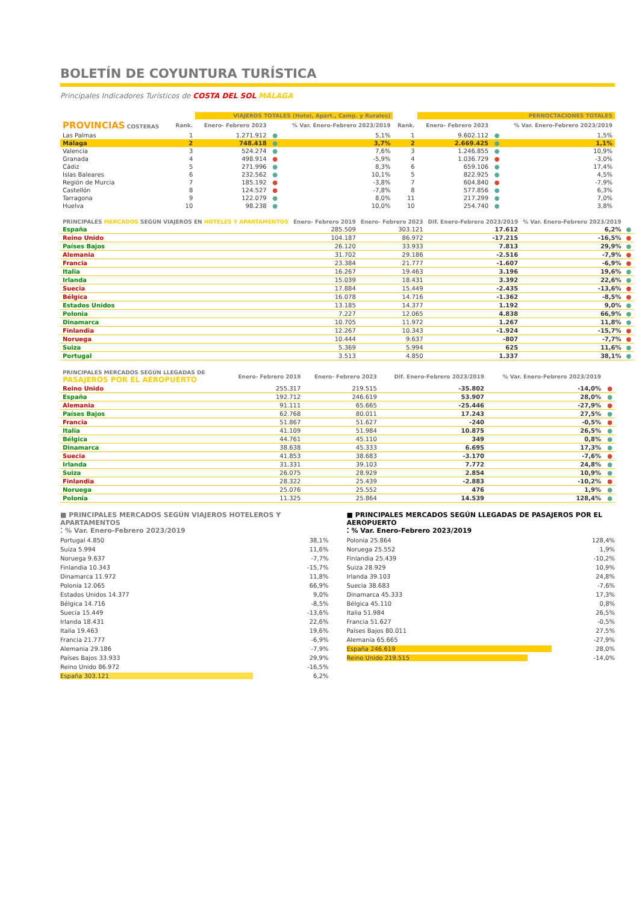BOLETÍN DE COYUNTURA TURÍSTICA
Principales Indicadores Turísticos de COSTA DEL SOL MÁLAGA
| | | VIAJEROS TOTALES (Hotel, Apart., Camp. y Rurales) | | | | PERNOCTACIONES TOTALES | | |
| --- | --- | --- | --- | --- | --- | --- | --- | --- |
| PROVINCIAS COSTERAS | Rank. | Enero- Febrero 2023 | | % Var. Enero-Febrero 2023/2019 | Rank. | Enero- Febrero 2023 | | % Var. Enero-Febrero 2023/2019 |
| Las Palmas | 1 | 1.271.912 | ● | 5,1% | 1 | 9.602.112 | ● | 1,5% |
| Málaga | 2 | 748.418 | ● | 3,7% | 2 | 2.669.425 | ● | 1,1% |
| Valencia | 3 | 524.274 | ● | 7,6% | 3 | 1.246.855 | ● | 10,9% |
| Granada | 4 | 498.914 | ● | -5,9% | 4 | 1.036.729 | ● | -3,0% |
| Cádiz | 5 | 271.996 | ● | 8,3% | 6 | 659.106 | ● | 17,4% |
| Islas Baleares | 6 | 232.562 | ● | 10,1% | 5 | 822.925 | ● | 4,5% |
| Región de Murcia | 7 | 185.192 | ● | -3,8% | 7 | 604.840 | ● | -7,9% |
| Castellón | 8 | 124.527 | ● | -7,8% | 8 | 577.856 | ● | 6,3% |
| Tarragona | 9 | 122.079 | ● | 8,0% | 11 | 217.299 | ● | 7,0% |
| Huelva | 10 | 98.238 | ● | 10,0% | 10 | 254.740 | ● | 3,8% |
| PRINCIPALES MERCADOS SEGÚN VIAJEROS EN HOTELES Y APARTAMENTOS | Enero- Febrero 2019 | Enero- Febrero 2023 | Dif. Enero-Febrero 2023/2019 | % Var. Enero-Febrero 2023/2019 | |
| --- | --- | --- | --- | --- | --- |
| España | 285.509 | 303.121 | 17.612 | 6,2% | ● |
| Reino Unido | 104.187 | 86.972 | -17.215 | -16,5% | ● |
| Países Bajos | 26.120 | 33.933 | 7.813 | 29,9% | ● |
| Alemania | 31.702 | 29.186 | -2.516 | -7,9% | ● |
| Francia | 23.384 | 21.777 | -1.607 | -6,9% | ● |
| Italia | 16.267 | 19.463 | 3.196 | 19,6% | ● |
| Irlanda | 15.039 | 18.431 | 3.392 | 22,6% | ● |
| Suecia | 17.884 | 15.449 | -2.435 | -13,6% | ● |
| Bélgica | 16.078 | 14.716 | -1.362 | -8,5% | ● |
| Estados Unidos | 13.185 | 14.377 | 1.192 | 9,0% | ● |
| Polonia | 7.227 | 12.065 | 4.838 | 66,9% | ● |
| Dinamarca | 10.705 | 11.972 | 1.267 | 11,8% | ● |
| Finlandia | 12.267 | 10.343 | -1.924 | -15,7% | ● |
| Noruega | 10.444 | 9.637 | -807 | -7,7% | ● |
| Suiza | 5.369 | 5.994 | 625 | 11,6% | ● |
| Portugal | 3.513 | 4.850 | 1.337 | 38,1% | ● |
| PRINCIPALES MERCADOS SEGÚN LLEGADAS DE PASAJEROS POR EL AEROPUERTO | Enero- Febrero 2019 | Enero- Febrero 2023 | Dif. Enero-Febrero 2023/2019 | % Var. Enero-Febrero 2023/2019 | |
| --- | --- | --- | --- | --- | --- |
| Reino Unido | 255.317 | 219.515 | -35.802 | -14,0% | ● |
| España | 192.712 | 246.619 | 53.907 | 28,0% | ● |
| Alemania | 91.111 | 65.665 | -25.446 | -27,9% | ● |
| Países Bajos | 62.768 | 80.011 | 17.243 | 27,5% | ● |
| Francia | 51.867 | 51.627 | -240 | -0,5% | ● |
| Italia | 41.109 | 51.984 | 10.875 | 26,5% | ● |
| Bélgica | 44.761 | 45.110 | 349 | 0,8% | ● |
| Dinamarca | 38.638 | 45.333 | 6.695 | 17,3% | ● |
| Suecia | 41.853 | 38.683 | -3.170 | -7,6% | ● |
| Irlanda | 31.331 | 39.103 | 7.772 | 24,8% | ● |
| Suiza | 26.075 | 28.929 | 2.854 | 10,9% | ● |
| Finlandia | 28.322 | 25.439 | -2.883 | -10,2% | ● |
| Noruega | 25.076 | 25.552 | 476 | 1,9% | ● |
| Polonia | 11.325 | 25.864 | 14.539 | 128,4% | ● |
■ PRINCIPALES MERCADOS SEGÚN VIAJEROS HOTELEROS Y APARTAMENTOS
⁚ % Var. Enero-Febrero 2023/2019
Portugal 4.850 38,1%
Suiza 5.994 11,6%
Noruega 9.637 -7,7%
Finlandia 10.343 -15,7%
Dinamarca 11.972 11,8%
Polonia 12.065 66,9%
Estados Unidos 14.377 9,0%
Bélgica 14.716 -8,5%
Suecia 15.449 -13,6%
Irlanda 18.431 22,6%
Italia 19.463 19,6%
Francia 21.777 -6,9%
Alemania 29.186 -7,9%
Países Bajos 33.933 29,9%
Reino Unido 86.972 -16,5%
España 303.121 6,2%
■ PRINCIPALES MERCADOS SEGÚN LLEGADAS DE PASAJEROS POR EL AEROPUERTO
⁚ % Var. Enero-Febrero 2023/2019
Polonia 25.864 128,4%
Noruega 25.552 1,9%
Finlandia 25.439 -10,2%
Suiza 28.929 10,9%
Irlanda 39.103 24,8%
Suecia 38.683 -7,6%
Dinamarca 45.333 17,3%
Bélgica 45.110 0,8%
Italia 51.984 26,5%
Francia 51.627 -0,5%
Países Bajos 80.011 27,5%
Alemania 65.665 -27,9%
España 246.619 28,0%
Reino Unido 219.515 -14,0%